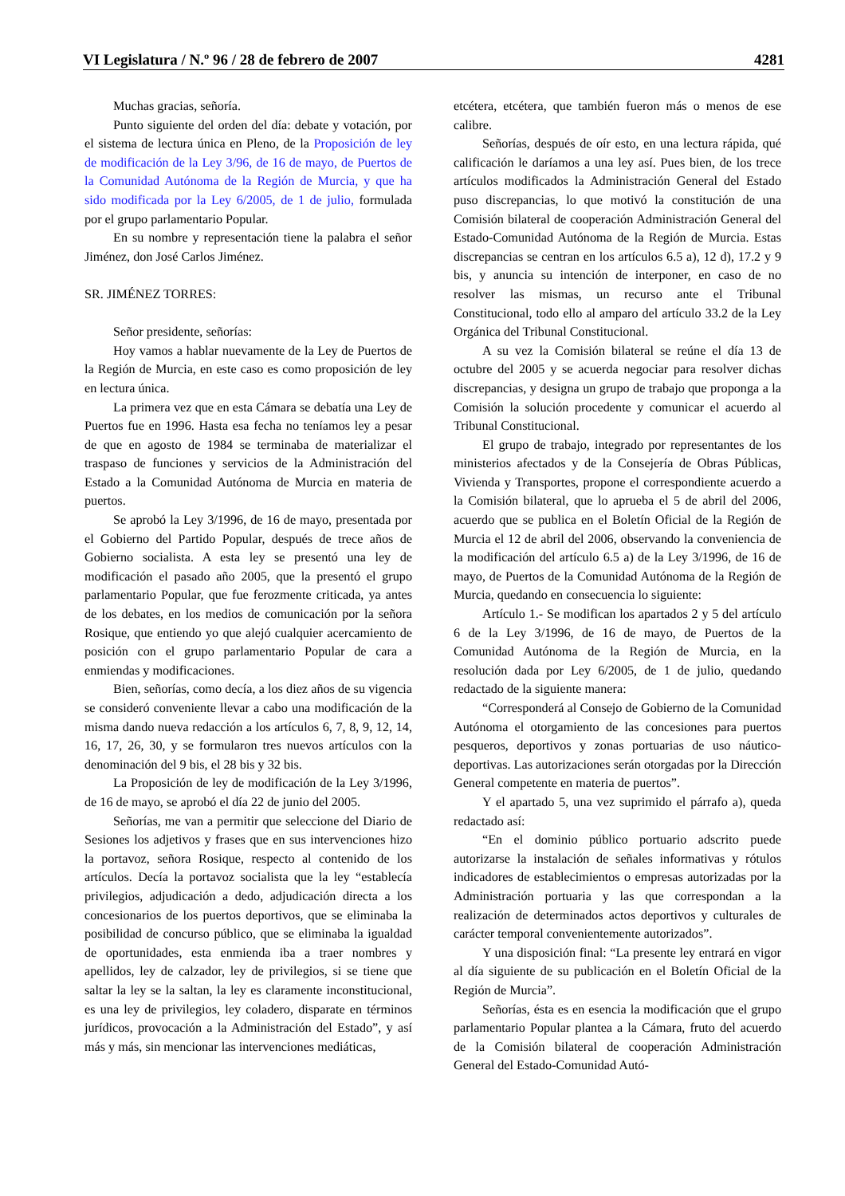VI Legislatura / N.º 96 / 28 de febrero de 2007 4281
Muchas gracias, señoría.
Punto siguiente del orden del día: debate y votación, por el sistema de lectura única en Pleno, de la Proposición de ley de modificación de la Ley 3/96, de 16 de mayo, de Puertos de la Comunidad Autónoma de la Región de Murcia, y que ha sido modificada por la Ley 6/2005, de 1 de julio, formulada por el grupo parlamentario Popular.
En su nombre y representación tiene la palabra el señor Jiménez, don José Carlos Jiménez.
SR. JIMÉNEZ TORRES:
Señor presidente, señorías:
Hoy vamos a hablar nuevamente de la Ley de Puertos de la Región de Murcia, en este caso es como proposición de ley en lectura única.
La primera vez que en esta Cámara se debatía una Ley de Puertos fue en 1996. Hasta esa fecha no teníamos ley a pesar de que en agosto de 1984 se terminaba de materializar el traspaso de funciones y servicios de la Administración del Estado a la Comunidad Autónoma de Murcia en materia de puertos.
Se aprobó la Ley 3/1996, de 16 de mayo, presentada por el Gobierno del Partido Popular, después de trece años de Gobierno socialista. A esta ley se presentó una ley de modificación el pasado año 2005, que la presentó el grupo parlamentario Popular, que fue ferozmente criticada, ya antes de los debates, en los medios de comunicación por la señora Rosique, que entiendo yo que alejó cualquier acercamiento de posición con el grupo parlamentario Popular de cara a enmiendas y modificaciones.
Bien, señorías, como decía, a los diez años de su vigencia se consideró conveniente llevar a cabo una modificación de la misma dando nueva redacción a los artículos 6, 7, 8, 9, 12, 14, 16, 17, 26, 30, y se formularon tres nuevos artículos con la denominación del 9 bis, el 28 bis y 32 bis.
La Proposición de ley de modificación de la Ley 3/1996, de 16 de mayo, se aprobó el día 22 de junio del 2005.
Señorías, me van a permitir que seleccione del Diario de Sesiones los adjetivos y frases que en sus intervenciones hizo la portavoz, señora Rosique, respecto al contenido de los artículos. Decía la portavoz socialista que la ley “establecía privilegios, adjudicación a dedo, adjudicación directa a los concesionarios de los puertos deportivos, que se eliminaba la posibilidad de concurso público, que se eliminaba la igualdad de oportunidades, esta enmienda iba a traer nombres y apellidos, ley de calzador, ley de privilegios, si se tiene que saltar la ley se la saltan, la ley es claramente inconstitucional, es una ley de privilegios, ley coladero, disparate en términos jurídicos, provocación a la Administración del Estado”, y así más y más, sin mencionar las intervenciones mediáticas,
etcétera, etcétera, que también fueron más o menos de ese calibre.
Señorías, después de oír esto, en una lectura rápida, qué calificación le daríamos a una ley así. Pues bien, de los trece artículos modificados la Administración General del Estado puso discrepancias, lo que motivó la constitución de una Comisión bilateral de cooperación Administración General del Estado-Comunidad Autónoma de la Región de Murcia. Estas discrepancias se centran en los artículos 6.5 a), 12 d), 17.2 y 9 bis, y anuncia su intención de interponer, en caso de no resolver las mismas, un recurso ante el Tribunal Constitucional, todo ello al amparo del artículo 33.2 de la Ley Orgánica del Tribunal Constitucional.
A su vez la Comisión bilateral se reúne el día 13 de octubre del 2005 y se acuerda negociar para resolver dichas discrepancias, y designa un grupo de trabajo que proponga a la Comisión la solución procedente y comunicar el acuerdo al Tribunal Constitucional.
El grupo de trabajo, integrado por representantes de los ministerios afectados y de la Consejería de Obras Públicas, Vivienda y Transportes, propone el correspondiente acuerdo a la Comisión bilateral, que lo aprueba el 5 de abril del 2006, acuerdo que se publica en el Boletín Oficial de la Región de Murcia el 12 de abril del 2006, observando la conveniencia de la modificación del artículo 6.5 a) de la Ley 3/1996, de 16 de mayo, de Puertos de la Comunidad Autónoma de la Región de Murcia, quedando en consecuencia lo siguiente:
Artículo 1.- Se modifican los apartados 2 y 5 del artículo 6 de la Ley 3/1996, de 16 de mayo, de Puertos de la Comunidad Autónoma de la Región de Murcia, en la resolución dada por Ley 6/2005, de 1 de julio, quedando redactado de la siguiente manera:
“Corresponderá al Consejo de Gobierno de la Comunidad Autónoma el otorgamiento de las concesiones para puertos pesqueros, deportivos y zonas portuarias de uso náutico-deportivas. Las autorizaciones serán otorgadas por la Dirección General competente en materia de puertos”.
Y el apartado 5, una vez suprimido el párrafo a), queda redactado así:
“En el dominio público portuario adscrito puede autorizarse la instalación de señales informativas y rótulos indicadores de establecimientos o empresas autorizadas por la Administración portuaria y las que correspondan a la realización de determinados actos deportivos y culturales de carácter temporal convenientemente autorizados”.
Y una disposición final: “La presente ley entrará en vigor al día siguiente de su publicación en el Boletín Oficial de la Región de Murcia”.
Señorías, ésta es en esencia la modificación que el grupo parlamentario Popular plantea a la Cámara, fruto del acuerdo de la Comisión bilateral de cooperación Administración General del Estado-Comunidad Autó-